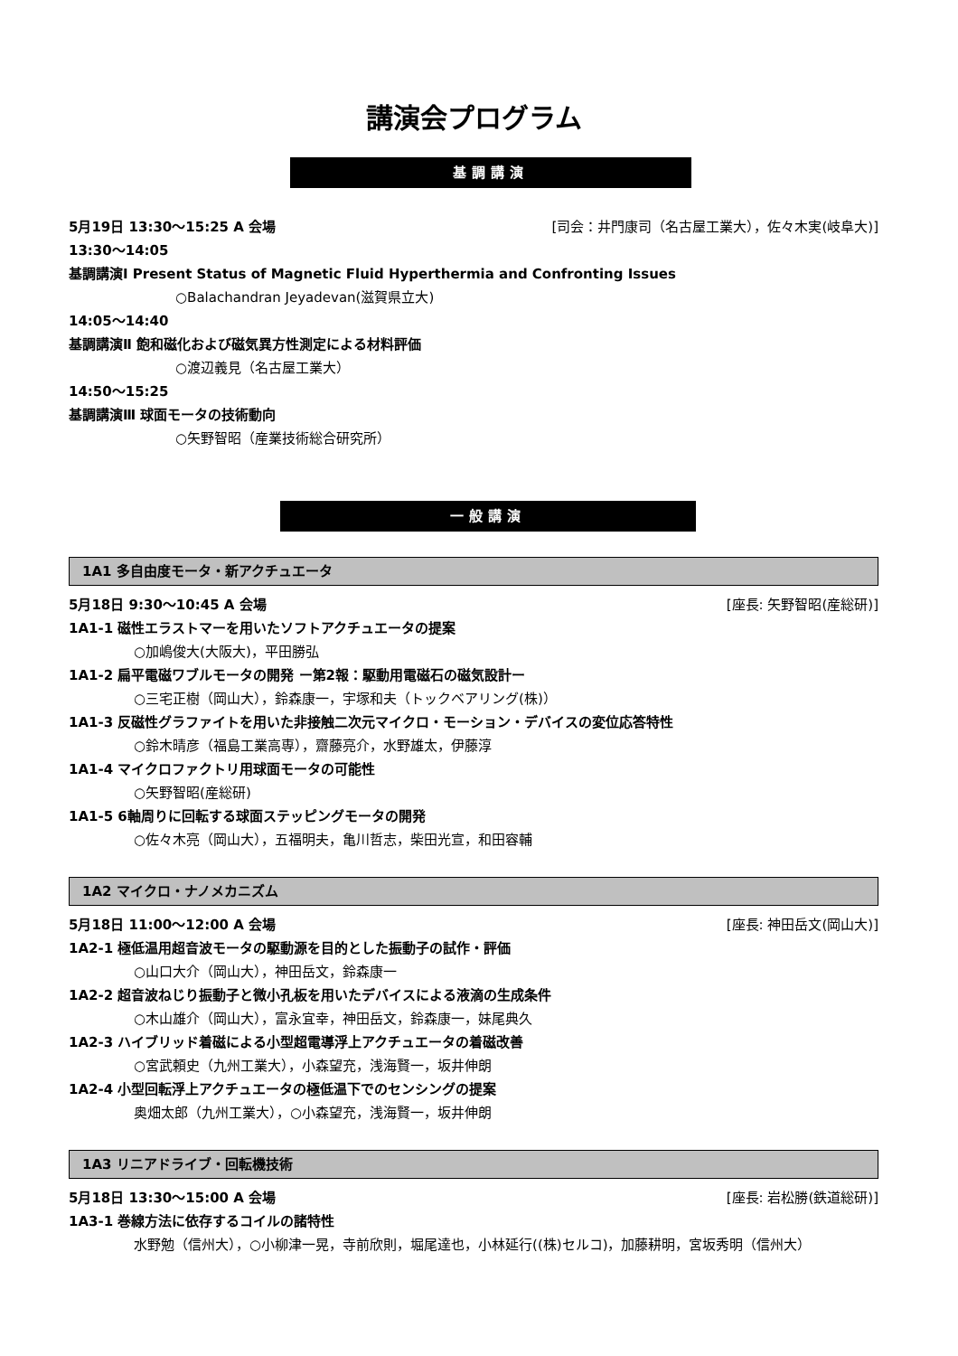講演会プログラム
基調講演
5月19日 13:30〜15:25 A 会場 [司会：井門康司（名古屋工業大），佐々木実(岐阜大)]
13:30〜14:05
基調講演Ⅰ Present Status of Magnetic Fluid Hyperthermia and Confronting Issues
○Balachandran Jeyadevan(滋賀県立大)
14:05〜14:40
基調講演Ⅱ 飽和磁化および磁気異方性測定による材料評価
○渡辺義見（名古屋工業大）
14:50〜15:25
基調講演Ⅲ 球面モータの技術動向
○矢野智昭（産業技術総合研究所）
一般講演
1A1 多自由度モータ・新アクチュエータ
5月18日 9:30〜10:45 A 会場 [座長: 矢野智昭(産総研)]
1A1-1 磁性エラストマーを用いたソフトアクチュエータの提案
○加嶋俊大(大阪大)，平田勝弘
1A1-2 扁平電磁ワブルモータの開発 ー第2報：駆動用電磁石の磁気設計ー
○三宅正樹（岡山大），鈴森康一，宇塚和夫（トックベアリング(株)）
1A1-3 反磁性グラファイトを用いた非接触二次元マイクロ・モーション・デバイスの変位応答特性
○鈴木晴彦（福島工業高専），齋藤亮介，水野雄太，伊藤淳
1A1-4 マイクロファクトリ用球面モータの可能性
○矢野智昭(産総研)
1A1-5 6軸周りに回転する球面ステッピングモータの開発
○佐々木亮（岡山大），五福明夫，亀川哲志，柴田光宣，和田容輔
1A2 マイクロ・ナノメカニズム
5月18日 11:00〜12:00 A 会場 [座長: 神田岳文(岡山大)]
1A2-1 極低温用超音波モータの駆動源を目的とした振動子の試作・評価
○山口大介（岡山大），神田岳文，鈴森康一
1A2-2 超音波ねじり振動子と微小孔板を用いたデバイスによる液滴の生成条件
○木山雄介（岡山大），富永宜幸，神田岳文，鈴森康一，妹尾典久
1A2-3 ハイブリッド着磁による小型超電導浮上アクチュエータの着磁改善
○宮武頼史（九州工業大），小森望充，浅海賢一，坂井伸朗
1A2-4 小型回転浮上アクチュエータの極低温下でのセンシングの提案
奥畑太郎（九州工業大），○小森望充，浅海賢一，坂井伸朗
1A3 リニアドライブ・回転機技術
5月18日 13:30〜15:00 A 会場 [座長: 岩松勝(鉄道総研)]
1A3-1 巻線方法に依存するコイルの諸特性
水野勉（信州大），○小柳津一晃，寺前欣則，堀尾達也，小林延行((株)セルコ)，加藤耕明，宮坂秀明（信州大）